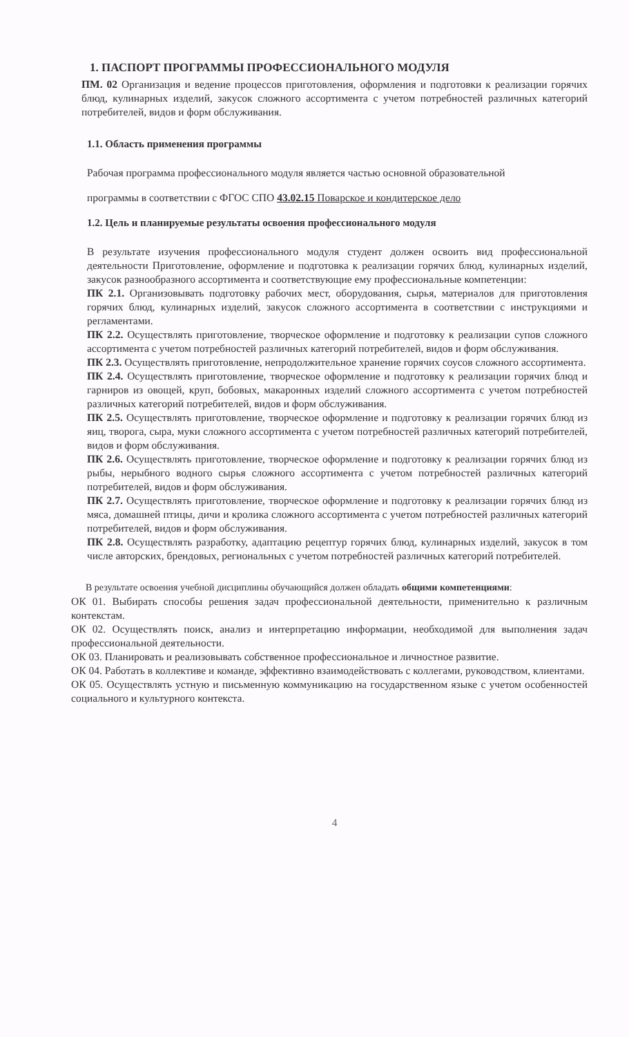1. ПАСПОРТ ПРОГРАММЫ ПРОФЕССИОНАЛЬНОГО МОДУЛЯ
ПМ. 02 Организация и ведение процессов приготовления, оформления и подготовки к реализации горячих блюд, кулинарных изделий, закусок сложного ассортимента с учетом потребностей различных категорий потребителей, видов и форм обслуживания.
1.1. Область применения программы
Рабочая программа профессионального модуля является частью основной образовательной
программы в соответствии с ФГОС СПО 43.02.15 Поварское и кондитерское дело
1.2. Цель и планируемые результаты освоения профессионального модуля
В результате изучения профессионального модуля студент должен освоить вид профессиональной деятельности Приготовление, оформление и подготовка к реализации горячих блюд, кулинарных изделий, закусок разнообразного ассортимента и соответствующие ему профессиональные компетенции:
ПК 2.1. Организовывать подготовку рабочих мест, оборудования, сырья, материалов для приготовления горячих блюд, кулинарных изделий, закусок сложного ассортимента в соответствии с инструкциями и регламентами.
ПК 2.2. Осуществлять приготовление, творческое оформление и подготовку к реализации супов сложного ассортимента с учетом потребностей различных категорий потребителей, видов и форм обслуживания.
ПК 2.3. Осуществлять приготовление, непродолжительное хранение горячих соусов сложного ассортимента.
ПК 2.4. Осуществлять приготовление, творческое оформление и подготовку к реализации горячих блюд и гарниров из овощей, круп, бобовых, макаронных изделий сложного ассортимента с учетом потребностей различных категорий потребителей, видов и форм обслуживания.
ПК 2.5. Осуществлять приготовление, творческое оформление и подготовку к реализации горячих блюд из яиц, творога, сыра, муки сложного ассортимента с учетом потребностей различных категорий потребителей, видов и форм обслуживания.
ПК 2.6. Осуществлять приготовление, творческое оформление и подготовку к реализации горячих блюд из рыбы, нерыбного водного сырья сложного ассортимента с учетом потребностей различных категорий потребителей, видов и форм обслуживания.
ПК 2.7. Осуществлять приготовление, творческое оформление и подготовку к реализации горячих блюд из мяса, домашней птицы, дичи и кролика сложного ассортимента с учетом потребностей различных категорий потребителей, видов и форм обслуживания.
ПК 2.8. Осуществлять разработку, адаптацию рецептур горячих блюд, кулинарных изделий, закусок в том числе авторских, брендовых, региональных с учетом потребностей различных категорий потребителей.
В результате освоения учебной дисциплины обучающийся должен обладать общими компетенциями:
ОК 01. Выбирать способы решения задач профессиональной деятельности, применительно к различным контекстам.
ОК 02. Осуществлять поиск, анализ и интерпретацию информации, необходимой для выполнения задач профессиональной деятельности.
ОК 03. Планировать и реализовывать собственное профессиональное и личностное развитие.
ОК 04. Работать в коллективе и команде, эффективно взаимодействовать с коллегами, руководством, клиентами.
ОК 05. Осуществлять устную и письменную коммуникацию на государственном языке с учетом особенностей социального и культурного контекста.
4